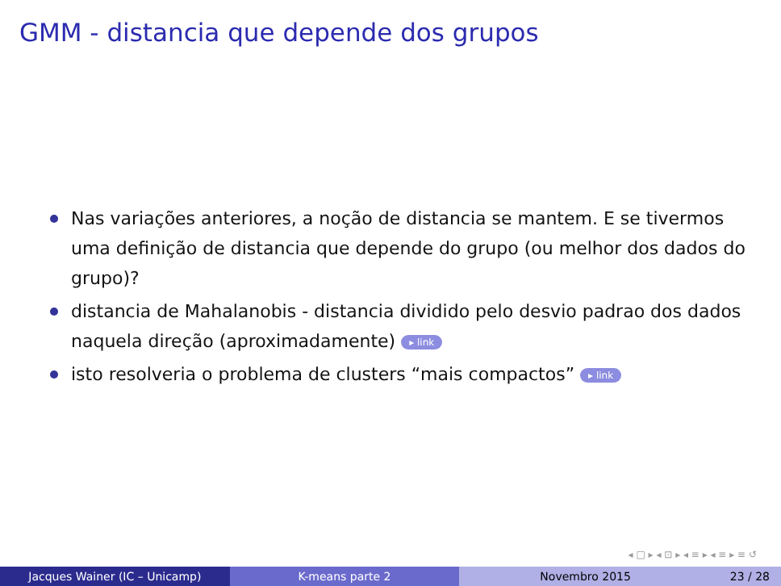GMM - distancia que depende dos grupos
Nas variações anteriores, a noção de distancia se mantem. E se tivermos uma definição de distancia que depende do grupo (ou melhor dos dados do grupo)?
distancia de Mahalanobis - distancia dividido pelo desvio padrao dos dados naquela direção (aproximadamente) ▸ link
isto resolveria o problema de clusters “mais compactos” ▸ link
◂ □ ▸ ◂ ⊡ ▸ ◂ ≡ ▸ ◂ ≡ ▸ ≡ ↺
Jacques Wainer (IC – Unicamp) K-means parte 2 Novembro 2015 23 / 28